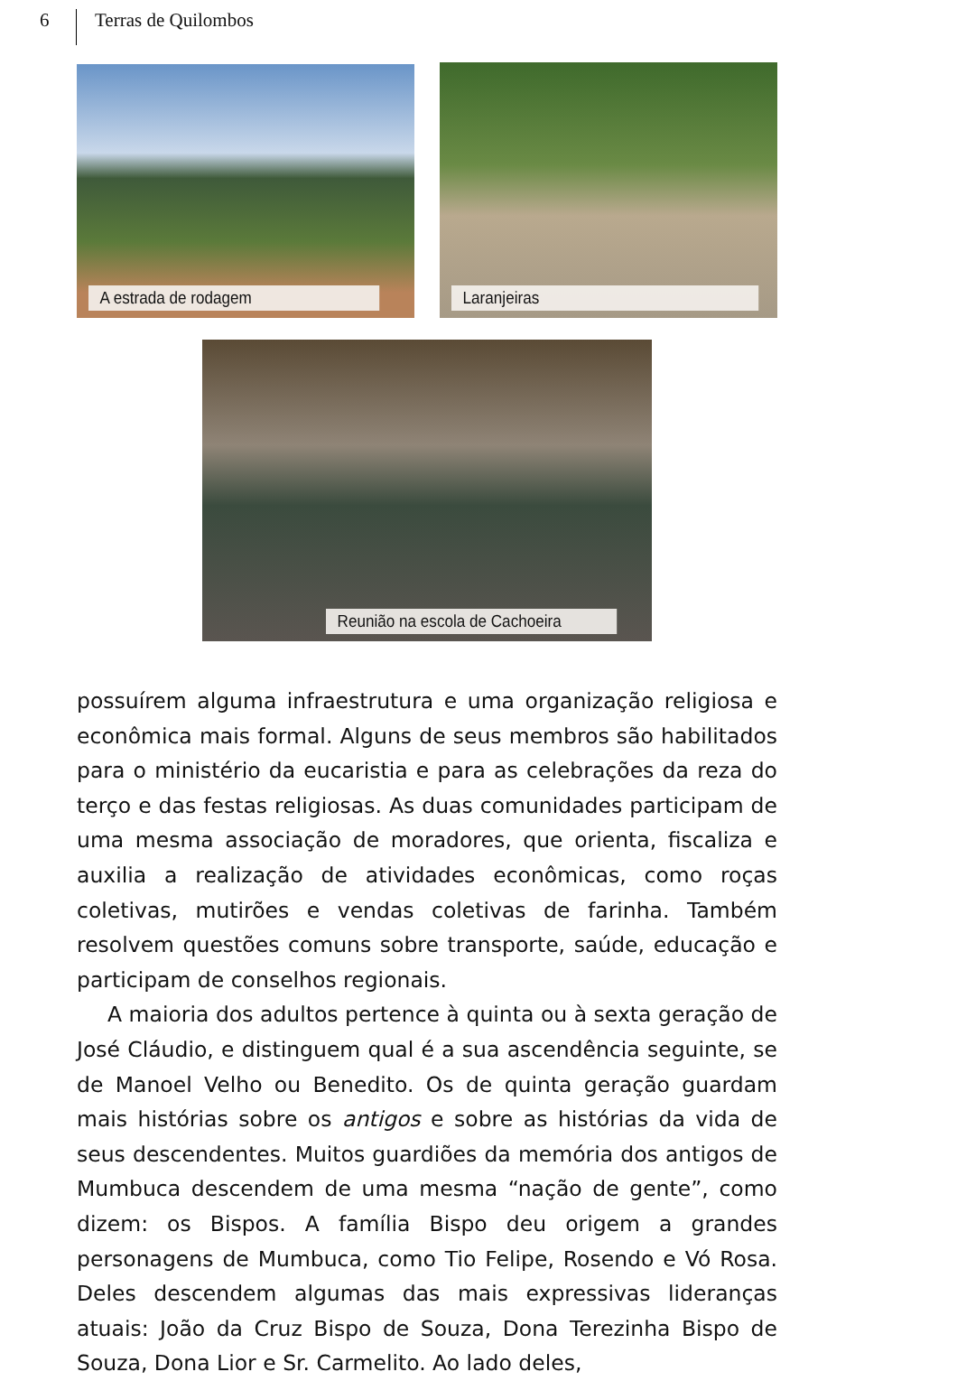6 Terras de Quilombos
A estrada de rodagem Laranjeiras
Reunião na escola de Cachoeira
possuírem alguma infraestrutura e uma organização religiosa e econômica mais formal. Alguns de seus membros são habilitados para o ministério da eucaristia e para as celebrações da reza do terço e das festas religiosas. As duas comunidades participam de uma mesma associação de moradores, que orienta, fiscaliza e auxilia a realização de atividades econômicas, como roças coletivas, mutirões e vendas coletivas de farinha. Também resolvem questões comuns sobre transporte, saúde, educação e participam de conselhos regionais.
A maioria dos adultos pertence à quinta ou à sexta geração de José Cláudio, e distinguem qual é a sua ascendência seguinte, se de Manoel Velho ou Benedito. Os de quinta geração guardam mais histórias sobre os antigos e sobre as histórias da vida de seus descendentes. Muitos guardiões da memória dos antigos de Mumbuca descendem de uma mesma “nação de gente”, como dizem: os Bispos. A família Bispo deu origem a grandes personagens de Mumbuca, como Tio Felipe, Rosendo e Vó Rosa. Deles descendem algumas das mais expressivas lideranças atuais: João da Cruz Bispo de Souza, Dona Terezinha Bispo de Souza, Dona Lior e Sr. Carmelito. Ao lado deles,